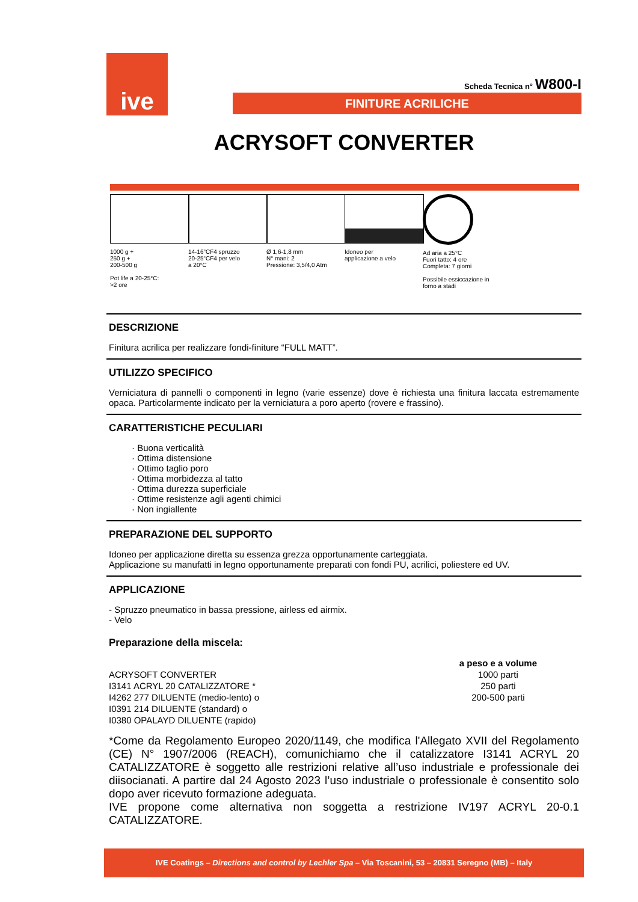ive
Scheda Tecnica n° W800-I
FINITURE ACRILICHE
ACRYSOFT CONVERTER
1000 g +
250 g +
200-500 g
Pot life a 20-25°C:
>2 ore
14-16”CF4 spruzzo
20-25“CF4 per velo
a 20°C
Ø 1,6-1,8 mm
N° mani: 2
Pressione: 3,5/4,0 Atm
Idoneo per
applicazione a velo
Ad aria a 25°C
Fuori tatto: 4 ore
Completa: 7 giorni
Possibile essiccazione in
forno a stadi
DESCRIZIONE
Finitura acrilica per realizzare fondi-finiture “FULL MATT”.
UTILIZZO SPECIFICO
Verniciatura di pannelli o componenti in legno (varie essenze) dove è richiesta una finitura laccata estremamente opaca. Particolarmente indicato per la verniciatura a poro aperto (rovere e frassino).
CARATTERISTICHE PECULIARI
· Buona verticalità
· Ottima distensione
· Ottimo taglio poro
· Ottima morbidezza al tatto
· Ottima durezza superficiale
· Ottime resistenze agli agenti chimici
· Non ingiallente
PREPARAZIONE DEL SUPPORTO
Idoneo per applicazione diretta su essenza grezza opportunamente carteggiata.
Applicazione su manufatti in legno opportunamente preparati con fondi PU, acrilici, poliestere ed UV.
APPLICAZIONE
- Spruzzo pneumatico in bassa pressione, airless ed airmix.
- Velo
Preparazione della miscela:
| | a peso e a volume |
| ACRYSOFT CONVERTER | 1000 parti |
| I3141 ACRYL 20 CATALIZZATORE * | 250 parti |
| I4262 277 DILUENTE (medio-lento) o | 200-500 parti |
| I0391 214 DILUENTE (standard) o | |
| I0380 OPALAYD DILUENTE (rapido) | |
*Come da Regolamento Europeo 2020/1149, che modifica l'Allegato XVII del Regolamento (CE) N° 1907/2006 (REACH), comunichiamo che il catalizzatore I3141 ACRYL 20 CATALIZZATORE è soggetto alle restrizioni relative all’uso industriale e professionale dei diisocianati. A partire dal 24 Agosto 2023 l’uso industriale o professionale è consentito solo dopo aver ricevuto formazione adeguata.
IVE propone come alternativa non soggetta a restrizione IV197 ACRYL 20-0.1 CATALIZZATORE.
IVE Coatings – Directions and control by Lechler Spa – Via Toscanini, 53 – 20831 Seregno (MB) – Italy